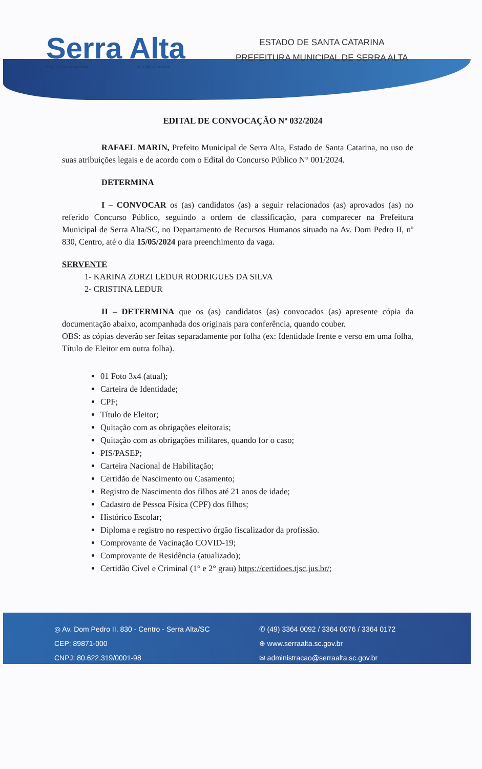Serra Alta
PREFEITURA MUNICIPAL GESTÃO 2021/2024
ESTADO DE SANTA CATARINA
PREFEITURA MUNICIPAL DE SERRA ALTA
EDITAL DE CONVOCAÇÃO Nº 032/2024
RAFAEL MARIN, Prefeito Municipal de Serra Alta, Estado de Santa Catarina, no uso de suas atribuições legais e de acordo com o Edital do Concurso Público N° 001/2024.
DETERMINA
I – CONVOCAR os (as) candidatos (as) a seguir relacionados (as) aprovados (as) no referido Concurso Público, seguindo a ordem de classificação, para comparecer na Prefeitura Municipal de Serra Alta/SC, no Departamento de Recursos Humanos situado na Av. Dom Pedro II, nº 830, Centro, até o dia 15/05/2024 para preenchimento da vaga.
SERVENTE
1- KARINA ZORZI LEDUR RODRIGUES DA SILVA
2- CRISTINA LEDUR
II – DETERMINA que os (as) candidatos (as) convocados (as) apresente cópia da documentação abaixo, acompanhada dos originais para conferência, quando couber.
OBS: as cópias deverão ser feitas separadamente por folha (ex: Identidade frente e verso em uma folha, Título de Eleitor em outra folha).
01 Foto 3x4 (atual);
Carteira de Identidade;
CPF;
Título de Eleitor;
Quitação com as obrigações eleitorais;
Quitação com as obrigações militares, quando for o caso;
PIS/PASEP;
Carteira Nacional de Habilitação;
Certidão de Nascimento ou Casamento;
Registro de Nascimento dos filhos até 21 anos de idade;
Cadastro de Pessoa Física (CPF) dos filhos;
Histórico Escolar;
Diploma e registro no respectivo órgão fiscalizador da profissão.
Comprovante de Vacinação COVID-19;
Comprovante de Residência (atualizado);
Certidão Cível e Criminal (1° e 2° grau) https://certidoes.tjsc.jus.br/;
◎ Av. Dom Pedro II, 830 - Centro - Serra Alta/SC
CEP: 89871-000
CNPJ: 80.622.319/0001-98
✆ (49) 3364 0092 / 3364 0076 / 3364 0172
⊕ www.serraalta.sc.gov.br
✉ administracao@serraalta.sc.gov.br